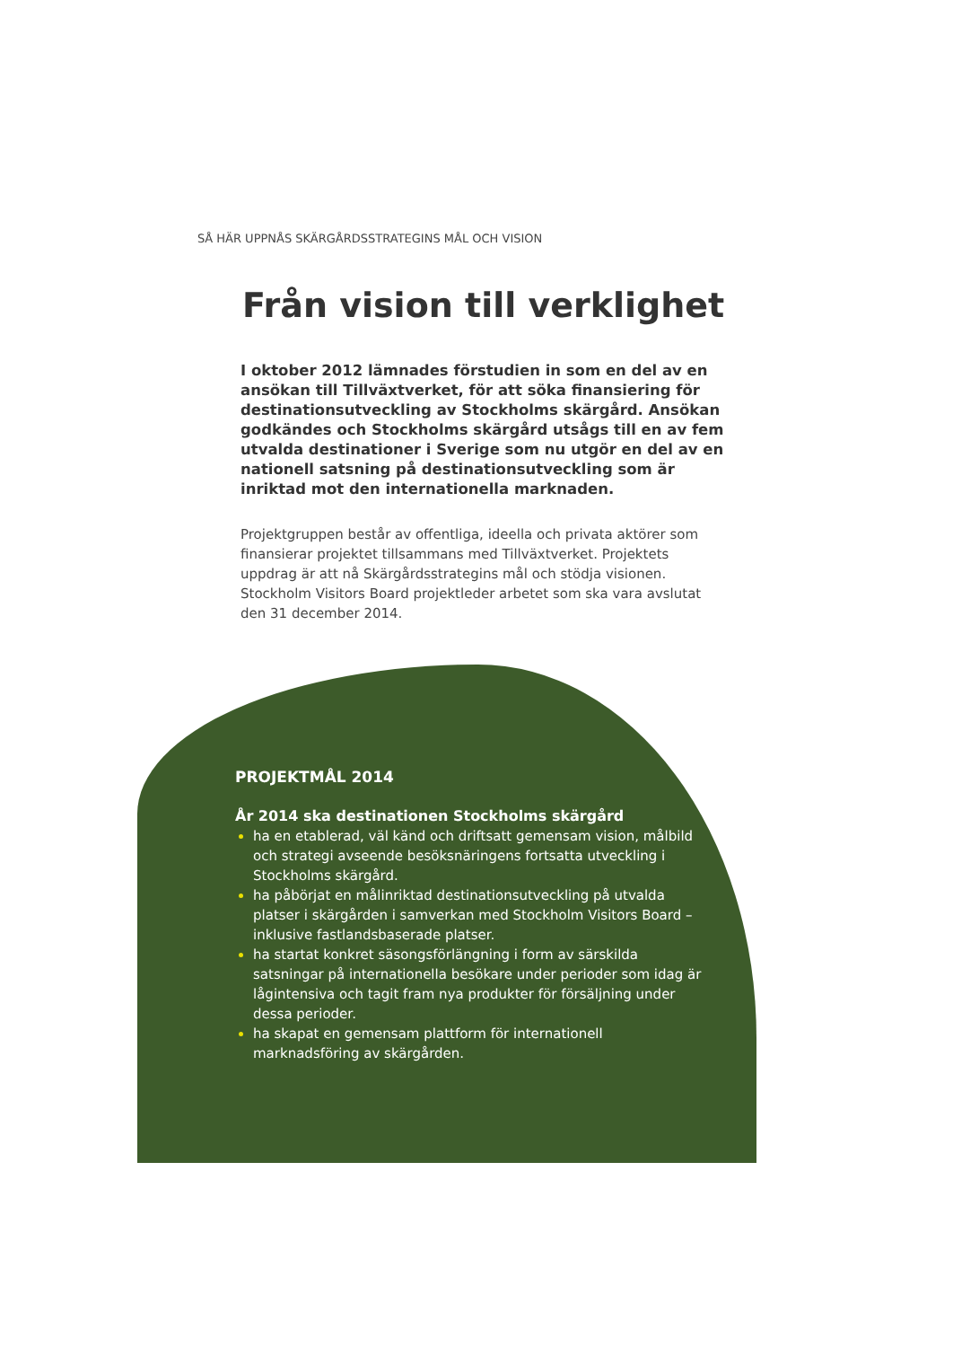SÅ HÄR UPPNÅS SKÄRGÅRDSSTRATEGINS MÅL OCH VISION
Från vision till verklighet
I oktober 2012 lämnades förstudien in som en del av en ansökan till Tillväxtverket, för att söka finansiering för destinationsutveckling av Stockholms skärgård. Ansökan godkändes och Stockholms skärgård utsågs till en av fem utvalda destinationer i Sverige som nu utgör en del av en nationell satsning på destinationsutveckling som är inriktad mot den internationella marknaden.
Projektgruppen består av offentliga, ideella och privata aktörer som finansierar projektet tillsammans med Tillväxtverket. Projektets uppdrag är att nå Skärgårdsstrategins mål och stödja visionen. Stockholm Visitors Board projektleder arbetet som ska vara avslutat den 31 december 2014.
PROJEKTMÅL 2014
År 2014 ska destinationen Stockholms skärgård
ha en etablerad, väl känd och driftsatt gemensam vision, målbild och strategi avseende besöksnäringens fortsatta utveckling i Stockholms skärgård.
ha påbörjat en målinriktad destinationsutveckling på utvalda platser i skärgården i samverkan med Stockholm Visitors Board – inklusive fastlandsbaserade platser.
ha startat konkret säsongsförlängning i form av särskilda satsningar på internationella besökare under perioder som idag är lågintensiva och tagit fram nya produkter för försäljning under dessa perioder.
ha skapat en gemensam plattform för internationell marknadsföring av skärgården.